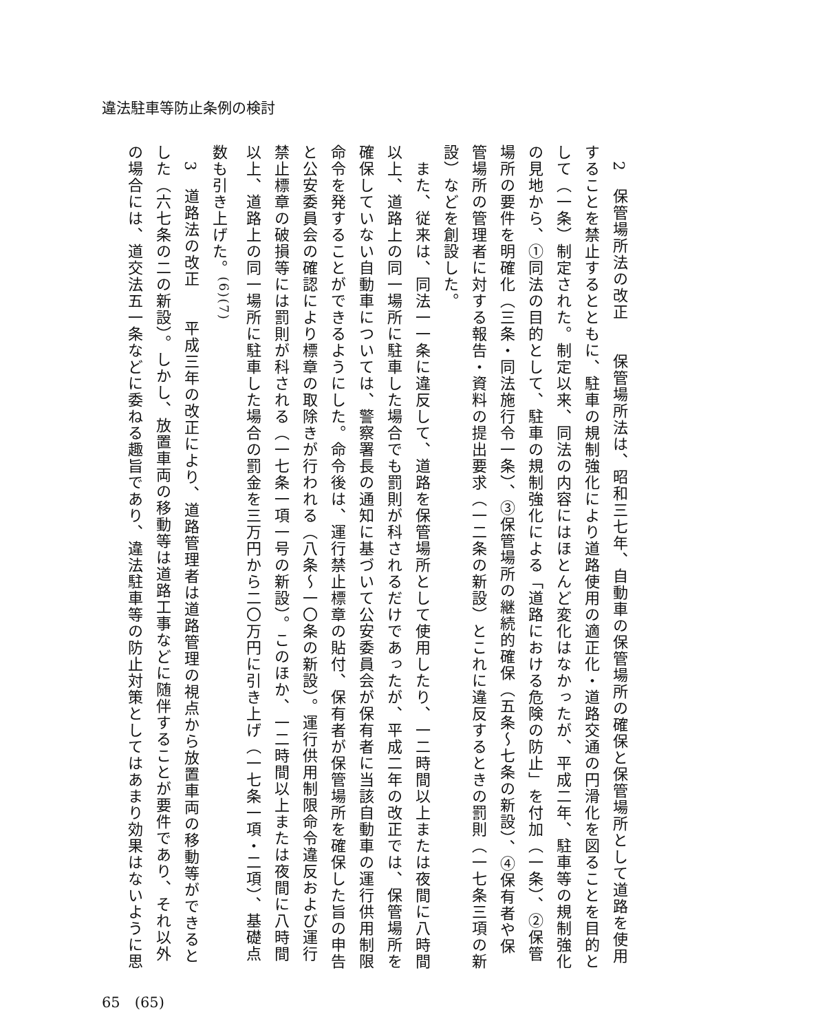違法駐車等防止条例の検討
　2　保管場所法の改正　　保管場所法は、昭和三七年、自動車の保管場所の確保と保管場所として道路を使用することを禁止するとともに、駐車の規制強化により道路使用の適正化・道路交通の円滑化を図ることを目的として（一条）制定された。制定以来、同法の内容にはほとんど変化はなかったが、平成二年、駐車等の規制強化の見地から、①同法の目的として、駐車の規制強化による「道路における危険の防止」を付加（一条）、②保管場所の要件を明確化（三条・同法施行令一条）、③保管場所の継続的確保（五条～七条の新設）、④保有者や保管場所の管理者に対する報告・資料の提出要求（一二条の新設）とこれに違反するときの罰則（一七条三項の新設）などを創設した。
　また、従来は、同法一一条に違反して、道路を保管場所として使用したり、一二時間以上または夜間に八時間以上、道路上の同一場所に駐車した場合でも罰則が科されるだけであったが、平成二年の改正では、保管場所を確保していない自動車については、警察署長の通知に基づいて公安委員会が保有者に当該自動車の運行供用制限命令を発することができるようにした。命令後は、運行禁止標章の貼付、保有者が保管場所を確保した旨の申告と公安委員会の確認により標章の取除きが行われる（八条～一〇条の新設）。運行供用制限命令違反および運行禁止標章の破損等には罰則が科される（一七条一項一号の新設）。このほか、一二時間以上または夜間に八時間以上、道路上の同一場所に駐車した場合の罰金を三万円から二〇万円に引き上げ（一七条一項・二項）、基礎点数も引き上げた。<sup>(6)(7)</sup>
　3　道路法の改正　　平成三年の改正により、道路管理者は道路管理の視点から放置車両の移動等ができるとした（六七条の二の新設）。しかし、放置車両の移動等は道路工事などに随伴することが要件であり、それ以外の場合には、道交法五一条などに委ねる趣旨であり、違法駐車等の防止対策としてはあまり効果はないように思
65　(65)